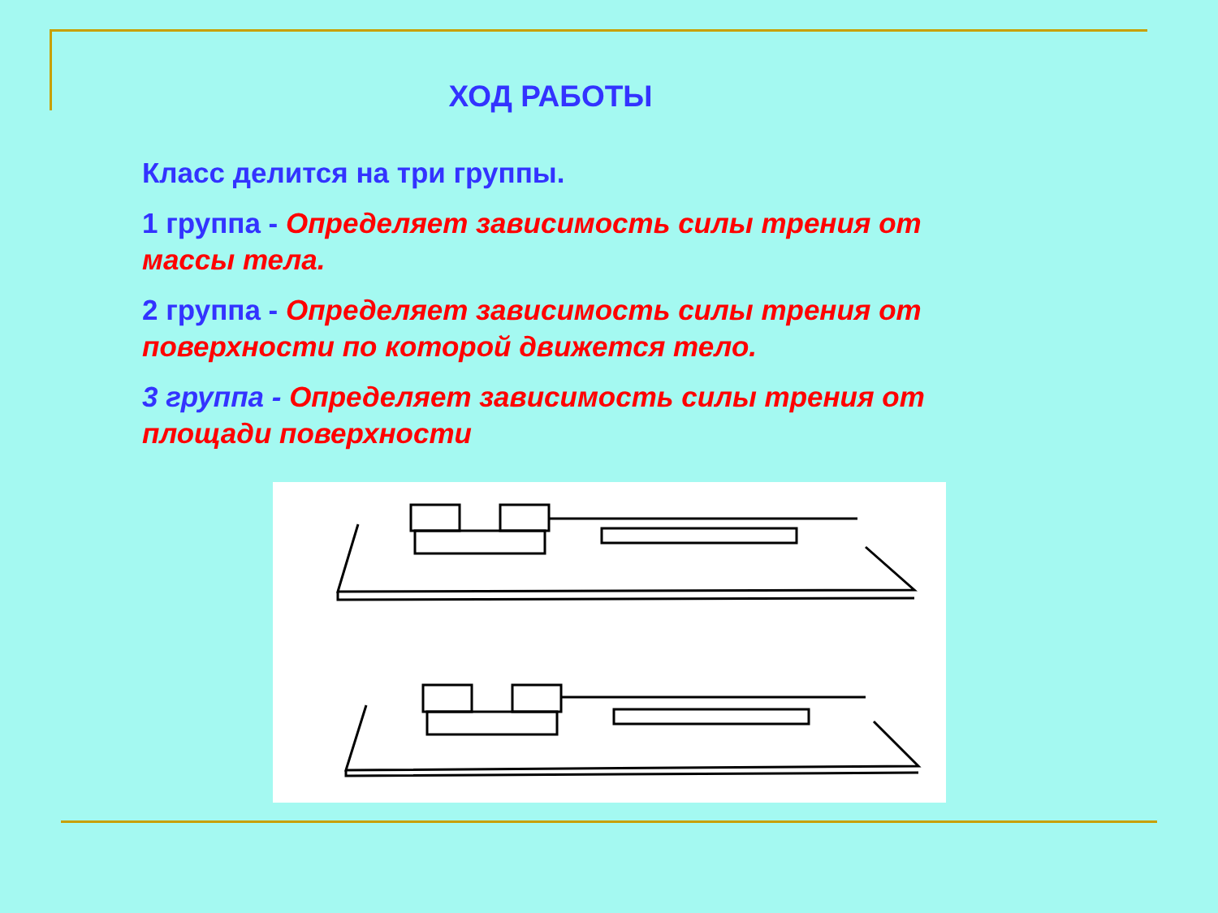ХОД РАБОТЫ
Класс делится на три группы.
1 группа - Определяет зависимость силы трения от массы тела.
2 группа - Определяет зависимость силы трения от поверхности по которой движется тело.
3 группа - Определяет зависимость силы трения от площади поверхности